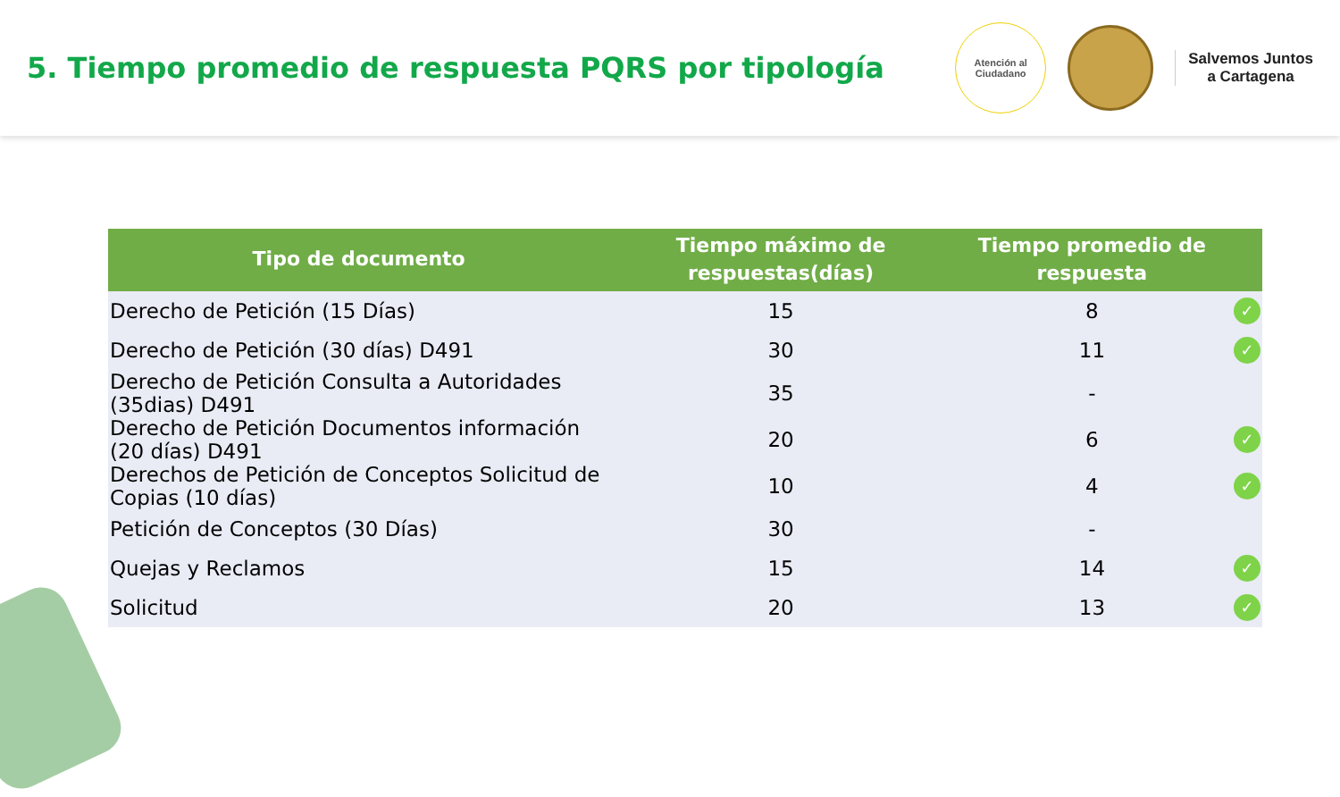5. Tiempo promedio de respuesta PQRS por tipología
Atención al
Ciudadano
Salvemos Juntos
a Cartagena
| Tipo de documento | Tiempo máximo de respuestas(días) | Tiempo promedio de respuesta | |
| --- | --- | --- | --- |
| Derecho de Petición (15 Días) | 15 | 8 | ✓ |
| Derecho de Petición (30 días) D491 | 30 | 11 | ✓ |
| Derecho de Petición Consulta a Autoridades (35dias) D491 | 35 | - | |
| Derecho de Petición Documentos información (20 días) D491 | 20 | 6 | ✓ |
| Derechos de Petición de Conceptos Solicitud de Copias (10 días) | 10 | 4 | ✓ |
| Petición de Conceptos (30 Días) | 30 | - | |
| Quejas y Reclamos | 15 | 14 | ✓ |
| Solicitud | 20 | 13 | ✓ |